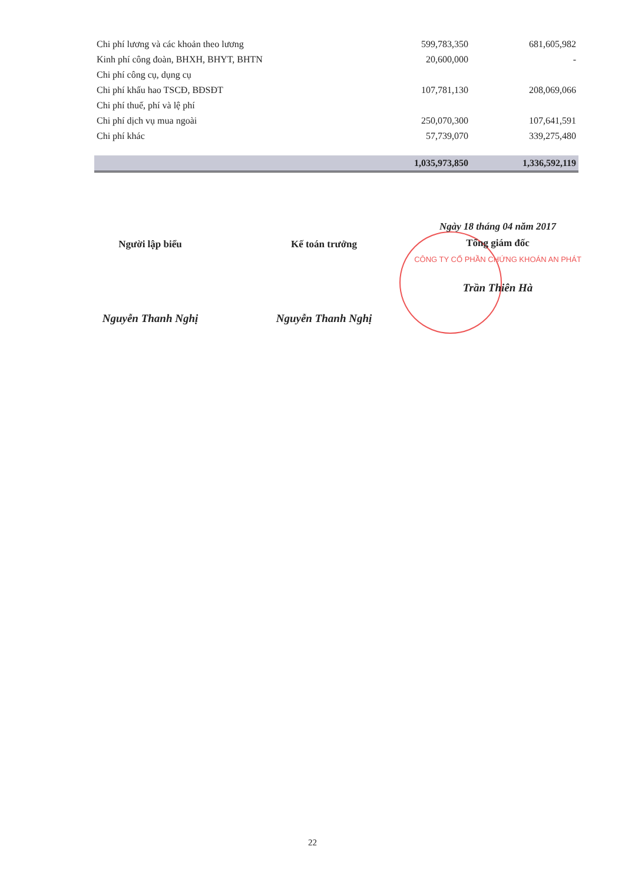| Chi phí lương và các khoản theo lương | 599,783,350 | 681,605,982 |
| Kinh phí công đoàn, BHXH, BHYT, BHTN | 20,600,000 | - |
| Chi phí công cụ, dụng cụ | | |
| Chi phí khấu hao TSCĐ, BĐSĐT | 107,781,130 | 208,069,066 |
| Chi phí thuế, phí và lệ phí | | |
| Chi phí dịch vụ mua ngoài | 250,070,300 | 107,641,591 |
| Chi phí khác | 57,739,070 | 339,275,480 |
| | 1,035,973,850 | 1,336,592,119 |
Người lập biểu
Nguyễn Thanh Nghị
Kế toán trưởng
Nguyễn Thanh Nghị
Ngày 18 tháng 04 năm 2017
Tổng giám đốc
CÔNG TY CỔ PHẦN CHỨNG KHOÁN AN PHÁT
Trần Thiên Hà
22